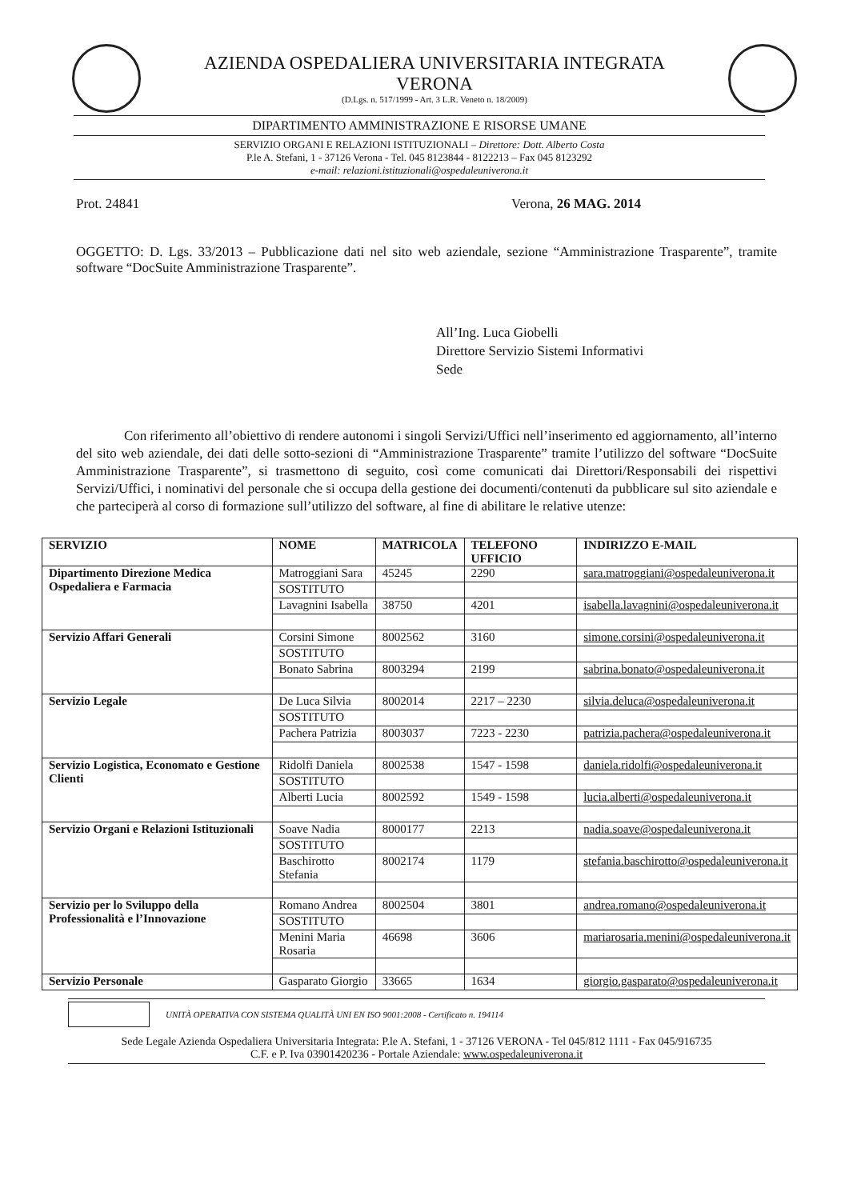AZIENDA OSPEDALIERA UNIVERSITARIA INTEGRATA
VERONA
(D.Lgs. n. 517/1999 - Art. 3 L.R. Veneto n. 18/2009)
DIPARTIMENTO AMMINISTRAZIONE E RISORSE UMANE
SERVIZIO ORGANI E RELAZIONI ISTITUZIONALI – Direttore: Dott. Alberto Costa
P.le A. Stefani, 1 - 37126 Verona - Tel. 045 8123844 - 8122213 – Fax 045 8123292
e-mail: relazioni.istituzionali@ospedaleuniverona.it
Prot. 24841 Verona, 26 MAG. 2014
OGGETTO: D. Lgs. 33/2013 – Pubblicazione dati nel sito web aziendale, sezione “Amministrazione Trasparente”, tramite software “DocSuite Amministrazione Trasparente”.
All’Ing. Luca Giobelli
Direttore Servizio Sistemi Informativi
Sede
Con riferimento all’obiettivo di rendere autonomi i singoli Servizi/Uffici nell’inserimento ed aggiornamento, all’interno del sito web aziendale, dei dati delle sotto-sezioni di “Amministrazione Trasparente” tramite l’utilizzo del software “DocSuite Amministrazione Trasparente”, si trasmettono di seguito, così come comunicati dai Direttori/Responsabili dei rispettivi Servizi/Uffici, i nominativi del personale che si occupa della gestione dei documenti/contenuti da pubblicare sul sito aziendale e che parteciperà al corso di formazione sull’utilizzo del software, al fine di abilitare le relative utenze:
| SERVIZIO | NOME | MATRICOLA | TELEFONO UFFICIO | INDIRIZZO E-MAIL |
| --- | --- | --- | --- | --- |
| Dipartimento Direzione Medica Ospedaliera e Farmacia | Matroggiani Sara | 45245 | 2290 | sara.matroggiani@ospedaleuniverona.it |
| | SOSTITUTO | | | |
| | Lavagnini Isabella | 38750 | 4201 | isabella.lavagnini@ospedaleuniverona.it |
| Servizio Affari Generali | Corsini Simone | 8002562 | 3160 | simone.corsini@ospedaleuniverona.it |
| | SOSTITUTO | | | |
| | Bonato Sabrina | 8003294 | 2199 | sabrina.bonato@ospedaleuniverona.it |
| Servizio Legale | De Luca Silvia | 8002014 | 2217 – 2230 | silvia.deluca@ospedaleuniverona.it |
| | SOSTITUTO | | | |
| | Pachera Patrizia | 8003037 | 7223 - 2230 | patrizia.pachera@ospedaleuniverona.it |
| Servizio Logistica, Economato e Gestione Clienti | Ridolfi Daniela | 8002538 | 1547 - 1598 | daniela.ridolfi@ospedaleuniverona.it |
| | SOSTITUTO | | | |
| | Alberti Lucia | 8002592 | 1549 - 1598 | lucia.alberti@ospedaleuniverona.it |
| Servizio Organi e Relazioni Istituzionali | Soave Nadia | 8000177 | 2213 | nadia.soave@ospedaleuniverona.it |
| | SOSTITUTO | | | |
| | Baschirotto Stefania | 8002174 | 1179 | stefania.baschirotto@ospedaleuniverona.it |
| Servizio per lo Sviluppo della Professionalità e l’Innovazione | Romano Andrea | 8002504 | 3801 | andrea.romano@ospedaleuniverona.it |
| | SOSTITUTO | | | |
| | Menini Maria Rosaria | 46698 | 3606 | mariarosaria.menini@ospedaleuniverona.it |
| Servizio Personale | Gasparato Giorgio | 33665 | 1634 | giorgio.gasparato@ospedaleuniverona.it |
UNITÀ OPERATIVA CON SISTEMA QUALITÀ UNI EN ISO 9001:2008 - Certificato n. 194114
Sede Legale Azienda Ospedaliera Universitaria Integrata: P.le A. Stefani, 1 - 37126 VERONA - Tel 045/812 1111 - Fax 045/916735
C.F. e P. Iva 03901420236 - Portale Aziendale: www.ospedaleuniverona.it